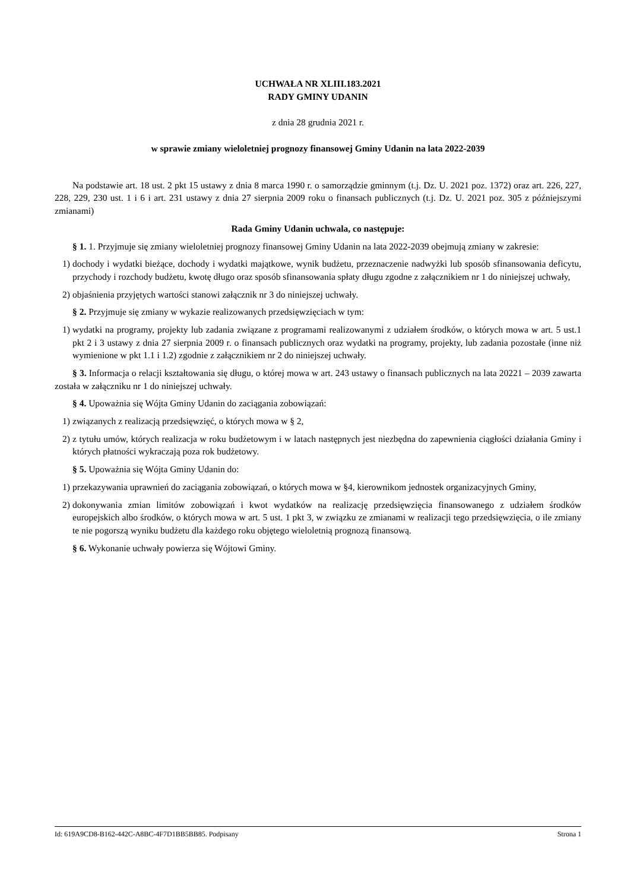UCHWAŁA NR XLIII.183.2021
RADY GMINY UDANIN
z dnia 28 grudnia 2021 r.
w sprawie zmiany wieloletniej prognozy finansowej Gminy Udanin na lata 2022-2039
Na podstawie art. 18 ust. 2 pkt 15 ustawy z dnia 8 marca 1990 r. o samorządzie gminnym (t.j. Dz. U. 2021 poz. 1372) oraz art. 226, 227, 228, 229, 230 ust. 1 i 6 i art. 231 ustawy z dnia 27 sierpnia 2009 roku o finansach publicznych (t.j. Dz. U. 2021 poz. 305 z późniejszymi zmianami)
Rada Gminy Udanin uchwala, co następuje:
§ 1. 1. Przyjmuje się zmiany wieloletniej prognozy finansowej Gminy Udanin na lata 2022-2039 obejmują zmiany w zakresie:
1) dochody i wydatki bieżące, dochody i wydatki majątkowe, wynik budżetu, przeznaczenie nadwyżki lub sposób sfinansowania deficytu, przychody i rozchody budżetu, kwotę długo oraz sposób sfinansowania spłaty długu zgodne z załącznikiem nr 1 do niniejszej uchwały,
2) objaśnienia przyjętych wartości stanowi załącznik nr 3 do niniejszej uchwały.
§ 2. Przyjmuje się zmiany w wykazie realizowanych przedsięwzięciach w tym:
1) wydatki na programy, projekty lub zadania związane z programami realizowanymi z udziałem środków, o których mowa w art. 5 ust.1 pkt 2 i 3 ustawy z dnia 27 sierpnia 2009 r. o finansach publicznych oraz wydatki na programy, projekty, lub zadania pozostałe (inne niż wymienione w pkt 1.1 i 1.2) zgodnie z załącznikiem nr 2 do niniejszej uchwały.
§ 3. Informacja o relacji kształtowania się długu, o której mowa w art. 243 ustawy o finansach publicznych na lata 20221 – 2039 zawarta została w załączniku nr 1 do niniejszej uchwały.
§ 4. Upoważnia się Wójta Gminy Udanin do zaciągania zobowiązań:
1) związanych z realizacją przedsięwzięć, o których mowa w § 2,
2) z tytułu umów, których realizacja w roku budżetowym i w latach następnych jest niezbędna do zapewnienia ciągłości działania Gminy i których płatności wykraczają poza rok budżetowy.
§ 5. Upoważnia się Wójta Gminy Udanin do:
1) przekazywania uprawnień do zaciągania zobowiązań, o których mowa w §4, kierownikom jednostek organizacyjnych Gminy,
2) dokonywania zmian limitów zobowiązań i kwot wydatków na realizację przedsięwzięcia finansowanego z udziałem środków europejskich albo środków, o których mowa w art. 5 ust. 1 pkt 3, w związku ze zmianami w realizacji tego przedsięwzięcia, o ile zmiany te nie pogorszą wyniku budżetu dla każdego roku objętego wieloletnią prognozą finansową.
§ 6. Wykonanie uchwały powierza się Wójtowi Gminy.
Id: 619A9CD8-B162-442C-A8BC-4F7D1BB5BB85. Podpisany Strona 1